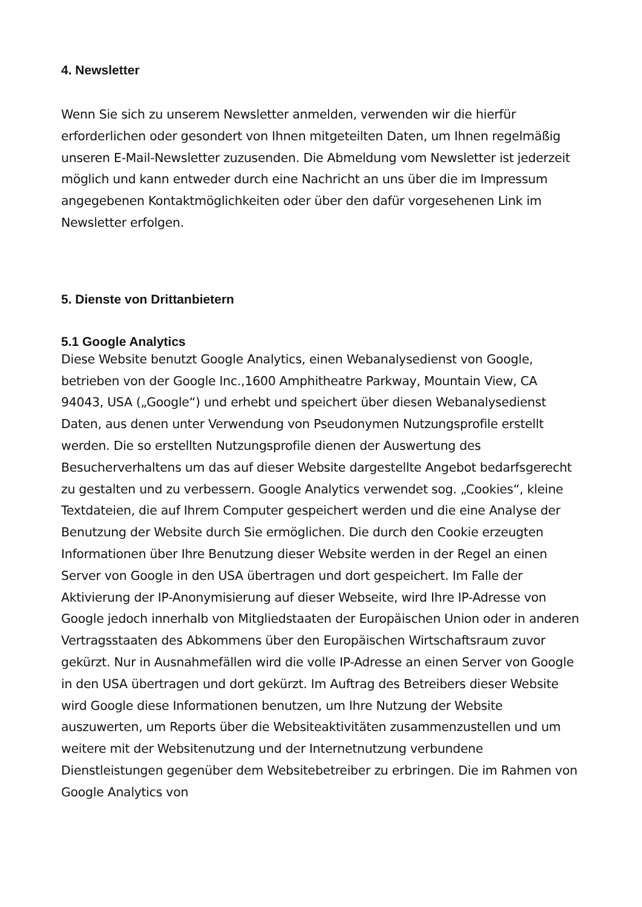4. Newsletter
Wenn Sie sich zu unserem Newsletter anmelden, verwenden wir die hierfür erforderlichen oder gesondert von Ihnen mitgeteilten Daten, um Ihnen regelmäßig unseren E-Mail-Newsletter zuzusenden. Die Abmeldung vom Newsletter ist jederzeit möglich und kann entweder durch eine Nachricht an uns über die im Impressum angegebenen Kontaktmöglichkeiten oder über den dafür vorgesehenen Link im Newsletter erfolgen.
5. Dienste von Drittanbietern
5.1 Google Analytics
Diese Website benutzt Google Analytics, einen Webanalysedienst von Google, betrieben von der Google Inc.,1600 Amphitheatre Parkway, Mountain View, CA 94043, USA („Google“) und erhebt und speichert über diesen Webanalysedienst Daten, aus denen unter Verwendung von Pseudonymen Nutzungsprofile erstellt werden. Die so erstellten Nutzungsprofile dienen der Auswertung des Besucherverhaltens um das auf dieser Website dargestellte Angebot bedarfsgerecht zu gestalten und zu verbessern. Google Analytics verwendet sog. „Cookies“, kleine Textdateien, die auf Ihrem Computer gespeichert werden und die eine Analyse der Benutzung der Website durch Sie ermöglichen. Die durch den Cookie erzeugten Informationen über Ihre Benutzung dieser Website werden in der Regel an einen Server von Google in den USA übertragen und dort gespeichert. Im Falle der Aktivierung der IP-Anonymisierung auf dieser Webseite, wird Ihre IP-Adresse von Google jedoch innerhalb von Mitgliedstaaten der Europäischen Union oder in anderen Vertragsstaaten des Abkommens über den Europäischen Wirtschaftsraum zuvor gekürzt. Nur in Ausnahmefällen wird die volle IP-Adresse an einen Server von Google in den USA übertragen und dort gekürzt. Im Auftrag des Betreibers dieser Website wird Google diese Informationen benutzen, um Ihre Nutzung der Website auszuwerten, um Reports über die Websiteaktivitäten zusammenzustellen und um weitere mit der Websitenutzung und der Internetnutzung verbundene Dienstleistungen gegenüber dem Websitebetreiber zu erbringen. Die im Rahmen von Google Analytics von